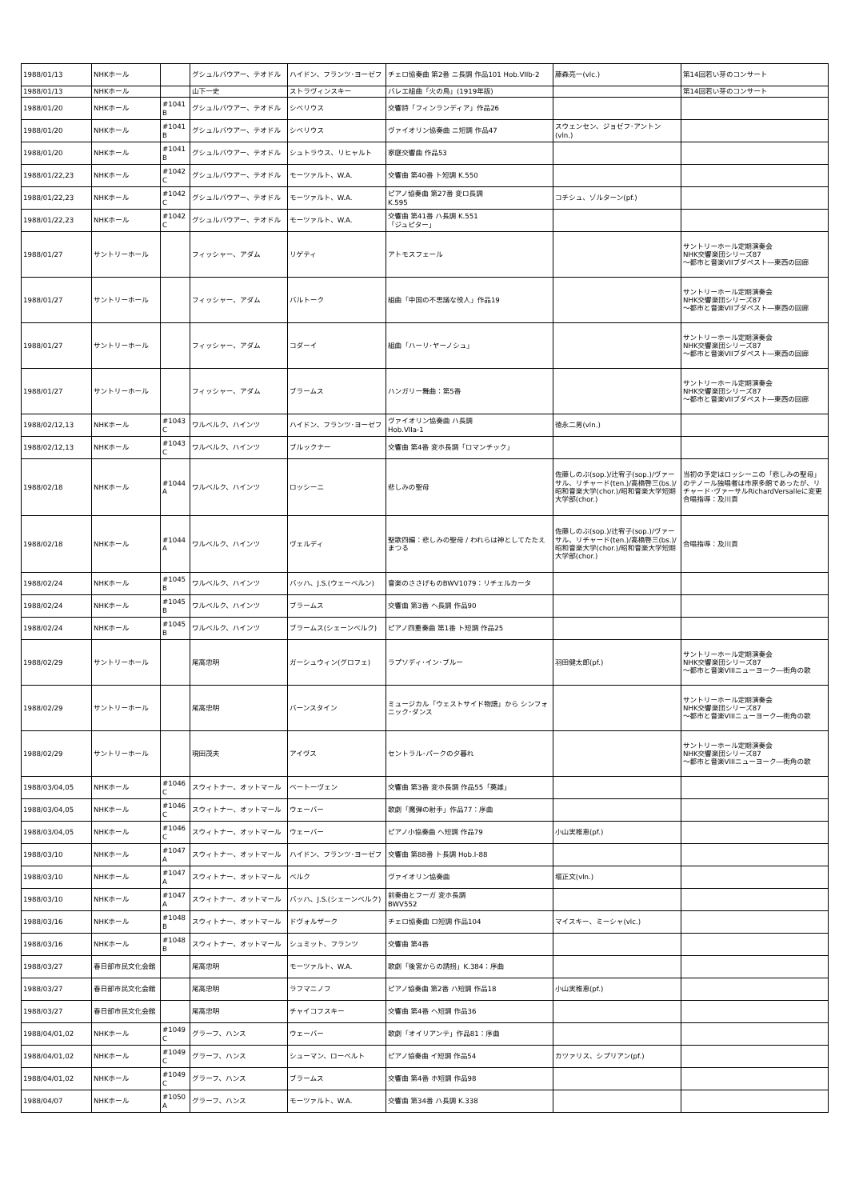| 1988/01/13 | NHKホール | | グシュルバウアー、テオドル | ハイドン、フランツ･ヨーゼフ | チェロ協奏曲 第2番 ニ長調 作品101 Hob.VIIb-2 | 藤森亮一(vlc.) | 第14回若い芽のコンサート |
| 1988/01/13 | NHKホール | | 山下一史 | ストラヴィンスキー | バレエ組曲「火の鳥」(1919年版) | | 第14回若い芽のコンサート |
| 1988/01/20 | NHKホール | #1041 B | グシュルバウアー、テオドル | シベリウス | 交響詩「フィンランディア」作品26 | | |
| 1988/01/20 | NHKホール | #1041 B | グシュルバウアー、テオドル | シベリウス | ヴァイオリン協奏曲 ニ短調 作品47 | スウェンセン、ジョゼフ･アントン (vln.) | |
| 1988/01/20 | NHKホール | #1041 B | グシュルバウアー、テオドル | シュトラウス、リヒャルト | 家庭交響曲 作品53 | | |
| 1988/01/22,23 | NHKホール | #1042 C | グシュルバウアー、テオドル | モーツァルト、W.A. | 交響曲 第40番 ト短調 K.550 | | |
| 1988/01/22,23 | NHKホール | #1042 C | グシュルバウアー、テオドル | モーツァルト、W.A. | ピアノ協奏曲 第27番 変ロ長調 K.595 | コチシュ、ゾルターン(pf.) | |
| 1988/01/22,23 | NHKホール | #1042 C | グシュルバウアー、テオドル | モーツァルト、W.A. | 交響曲 第41番 ハ長調 K.551 「ジュピター」 | | |
| 1988/01/27 | サントリーホール | | フィッシャー、アダム | リゲティ | アトモスフェール | | サントリーホール定期演奏会 NHK交響楽団シリーズ87 ～都市と音楽VIIブダペスト―東西の回廊 |
| 1988/01/27 | サントリーホール | | フィッシャー、アダム | バルトーク | 組曲「中国の不思議な役人」作品19 | | サントリーホール定期演奏会 NHK交響楽団シリーズ87 ～都市と音楽VIIブダペスト―東西の回廊 |
| 1988/01/27 | サントリーホール | | フィッシャー、アダム | コダーイ | 組曲「ハーリ･ヤーノシュ」 | | サントリーホール定期演奏会 NHK交響楽団シリーズ87 ～都市と音楽VIIブダペスト―東西の回廊 |
| 1988/01/27 | サントリーホール | | フィッシャー、アダム | ブラームス | ハンガリー舞曲：第5番 | | サントリーホール定期演奏会 NHK交響楽団シリーズ87 ～都市と音楽VIIブダペスト―東西の回廊 |
| 1988/02/12,13 | NHKホール | #1043 C | ワルベルク、ハインツ | ハイドン、フランツ･ヨーゼフ | ヴァイオリン協奏曲 ハ長調 Hob.VIIa-1 | 徳永二男(vln.) | |
| 1988/02/12,13 | NHKホール | #1043 C | ワルベルク、ハインツ | ブルックナー | 交響曲 第4番 変ホ長調「ロマンチック」 | | |
| 1988/02/18 | NHKホール | #1044 A | ワルベルク、ハインツ | ロッシーニ | 悲しみの聖母 | 佐藤しのぶ(sop.)/辻宥子(sop.)/ヴァーサル、リチャード(ten.)/高橋啓三(bs.)/昭和音楽大学(chor.)/昭和音楽大学短期大学部(chor.) | 当初の予定はロッシーニの「悲しみの聖母」のテノール独唱者は市原多朗であったが、リチャード･ヴァーサルRichardVersalleに変更 合唱指導：及川貢 |
| 1988/02/18 | NHKホール | #1044 A | ワルベルク、ハインツ | ヴェルディ | 聖歌四編：悲しみの聖母 / われらは神としてたたえまつる | 佐藤しのぶ(sop.)/辻宥子(sop.)/ヴァーサル、リチャード(ten.)/高橋啓三(bs.)/昭和音楽大学(chor.)/昭和音楽大学短期大学部(chor.) | 合唱指導：及川貢 |
| 1988/02/24 | NHKホール | #1045 B | ワルベルク、ハインツ | バッハ、J.S.(ウェーベルン) | 音楽のささげものBWV1079：リチェルカータ | | |
| 1988/02/24 | NHKホール | #1045 B | ワルベルク、ハインツ | ブラームス | 交響曲 第3番 ヘ長調 作品90 | | |
| 1988/02/24 | NHKホール | #1045 B | ワルベルク、ハインツ | ブラームス(シェーンベルク) | ピアノ四重奏曲 第1番 ト短調 作品25 | | |
| 1988/02/29 | サントリーホール | | 尾高忠明 | ガーシュウィン(グロフェ) | ラプソディ･イン･ブルー | 羽田健太郎(pf.) | サントリーホール定期演奏会 NHK交響楽団シリーズ87 ～都市と音楽VIIIニューヨーク―街角の歌 |
| 1988/02/29 | サントリーホール | | 尾高忠明 | バーンスタイン | ミュージカル「ウェストサイド物語」から シンフォニック･ダンス | | サントリーホール定期演奏会 NHK交響楽団シリーズ87 ～都市と音楽VIIIニューヨーク―街角の歌 |
| 1988/02/29 | サントリーホール | | 現田茂夫 | アイヴス | セントラル･パークの夕暮れ | | サントリーホール定期演奏会 NHK交響楽団シリーズ87 ～都市と音楽VIIIニューヨーク―街角の歌 |
| 1988/03/04,05 | NHKホール | #1046 C | スウィトナー、オットマール | ベートーヴェン | 交響曲 第3番 変ホ長調 作品55「英雄」 | | |
| 1988/03/04,05 | NHKホール | #1046 C | スウィトナー、オットマール | ウェーバー | 歌劇「魔弾の射手」作品77：序曲 | | |
| 1988/03/04,05 | NHKホール | #1046 C | スウィトナー、オットマール | ウェーバー | ピアノ小協奏曲 ヘ短調 作品79 | 小山実稚恵(pf.) | |
| 1988/03/10 | NHKホール | #1047 A | スウィトナー、オットマール | ハイドン、フランツ･ヨーゼフ | 交響曲 第88番 ト長調 Hob.I-88 | | |
| 1988/03/10 | NHKホール | #1047 A | スウィトナー、オットマール | ベルク | ヴァイオリン協奏曲 | 堀正文(vln.) | |
| 1988/03/10 | NHKホール | #1047 A | スウィトナー、オットマール | バッハ、J.S.(シェーンベルク) | 前奏曲とフーガ 変ホ長調 BWV552 | | |
| 1988/03/16 | NHKホール | #1048 B | スウィトナー、オットマール | ドヴォルザーク | チェロ協奏曲 ロ短調 作品104 | マイスキー、ミーシャ(vlc.) | |
| 1988/03/16 | NHKホール | #1048 B | スウィトナー、オットマール | シュミット、フランツ | 交響曲 第4番 | | |
| 1988/03/27 | 春日部市民文化会館 | | 尾高忠明 | モーツァルト、W.A. | 歌劇「後宮からの誘拐」K.384：序曲 | | |
| 1988/03/27 | 春日部市民文化会館 | | 尾高忠明 | ラフマニノフ | ピアノ協奏曲 第2番 ハ短調 作品18 | 小山実稚恵(pf.) | |
| 1988/03/27 | 春日部市民文化会館 | | 尾高忠明 | チャイコフスキー | 交響曲 第4番 ヘ短調 作品36 | | |
| 1988/04/01,02 | NHKホール | #1049 C | グラーフ、ハンス | ウェーバー | 歌劇「オイリアンテ」作品81：序曲 | | |
| 1988/04/01,02 | NHKホール | #1049 C | グラーフ、ハンス | シューマン、ローベルト | ピアノ協奏曲 イ短調 作品54 | カツァリス、シプリアン(pf.) | |
| 1988/04/01,02 | NHKホール | #1049 C | グラーフ、ハンス | ブラームス | 交響曲 第4番 ホ短調 作品98 | | |
| 1988/04/07 | NHKホール | #1050 A | グラーフ、ハンス | モーツァルト、W.A. | 交響曲 第34番 ハ長調 K.338 | | |